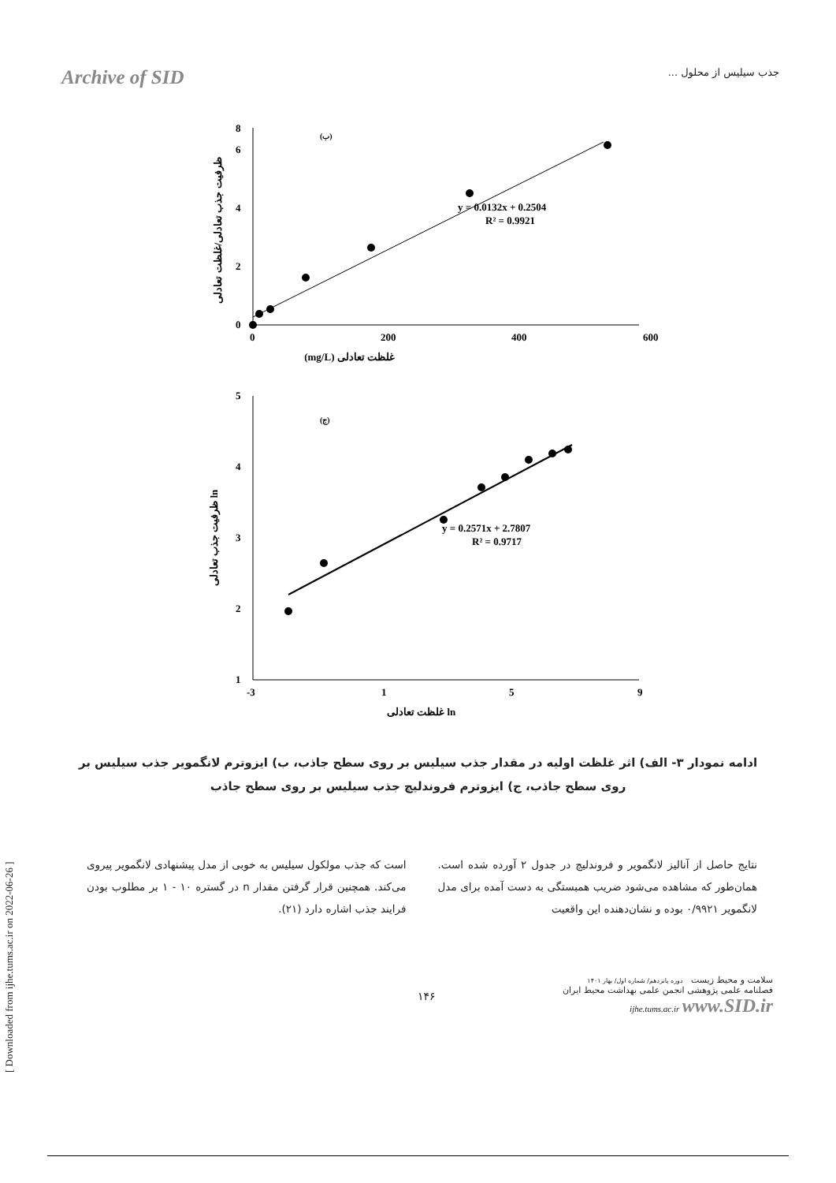Archive of SID
جذب سیلیس از محلول ...
0
2
4
6
8
0
200
400
600
(ب)
y = 0.0132x + 0.2504
R² = 0.9921
غلظت تعادلی (mg/L)
ظرفیت جذب تعادلی/غلظت تعادلی
5
4
3
2
1
-3
1
5
9
(ج)
y = 0.2571x + 2.7807
R² = 0.9717
غلظت تعادلی ln
ظرفیت جذب تعادلی ln
ادامه نمودار ۳- الف) اثر غلظت اولیه در مقدار جذب سیلیس بر روی سطح جاذب، ب) ایزوترم لانگمویر جذب سیلیس بر روی سطح جاذب، ج) ایزوترم فروندلیچ جذب سیلیس بر روی سطح جاذب
نتایج حاصل از آنالیز لانگمویر و فروندلیچ در جدول ۲ آورده شده است. همان‌طور که مشاهده می‌شود ضریب همبستگی به دست آمده برای مدل لانگمویر ۰/۹۹۲۱ بوده و نشان‌دهنده این واقعیت
است که جذب مولکول سیلیس به خوبی از مدل پیشنهادی لانگمویر پیروی می‌کند. همچنین قرار گرفتن مقدار n در گستره ۱۰ - ۱ بر مطلوب بودن فرایند جذب اشاره دارد (۲۱).
۱۴۶
سلامت و محیط زیست دوره پانزدهم/ شماره اول/ بهار ۱۴۰۱
فصلنامه علمی پژوهشی انجمن علمی بهداشت محیط ایران
ijhe.tums.ac.ir www.SID.ir
[ Downloaded from ijhe.tums.ac.ir on 2022-06-26 ]